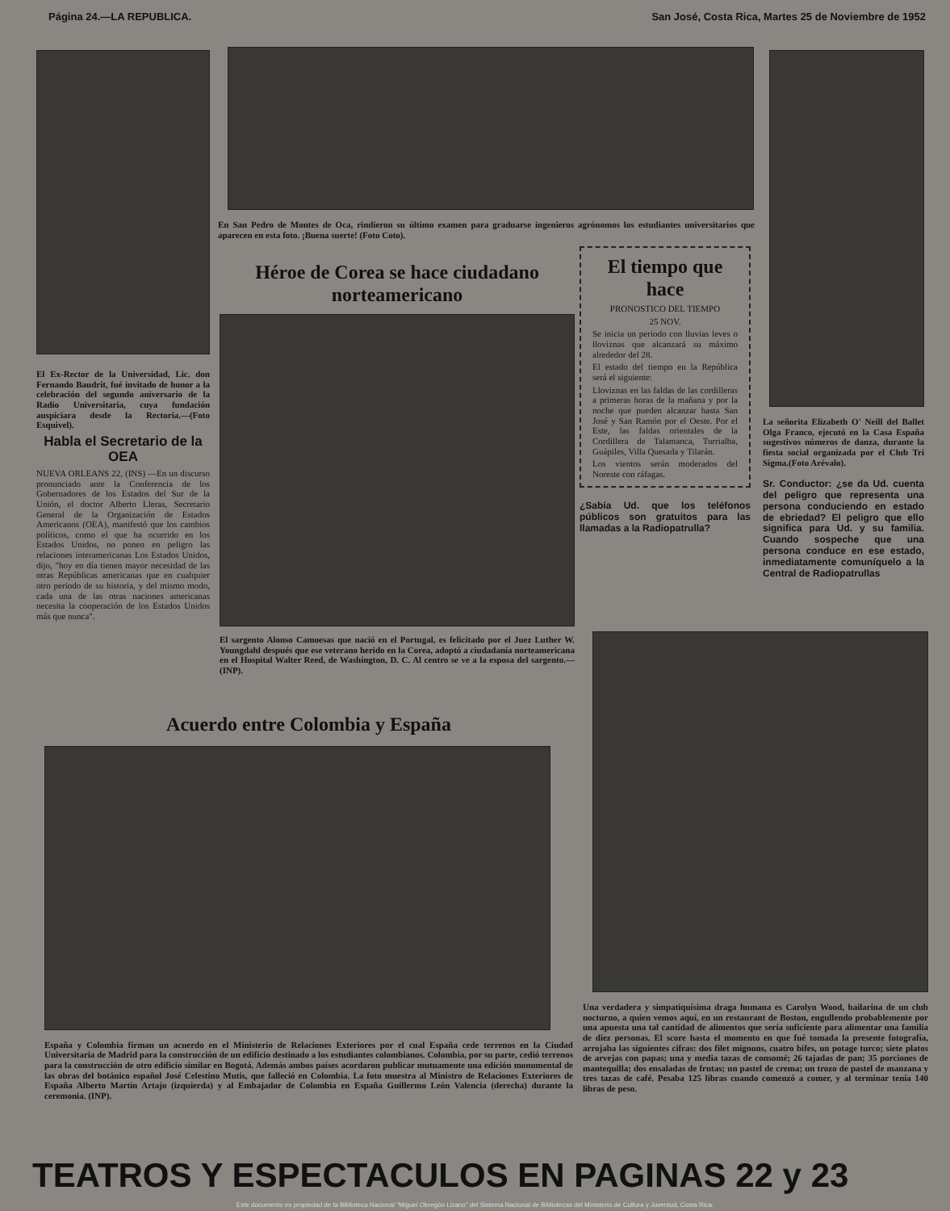Página 24.—LA REPUBLICA. San José, Costa Rica, Martes 25 de Noviembre de 1952
El Ex-Rector de la Universidad, Lic. don Fernando Baudrit, fué invitado de honor a la celebración del segundo aniversario de la Radio Universitaria, cuya fundación auspiciara desde la Rectoría.—(Foto Esquivel).
Habla el Secretario de la OEA
NUEVA ORLEANS 22, (INS) —En un discurso pronunciado ante la Conferencia de los Gobernadores de los Estados del Sur de la Unión, el doctor Alberto Lleras, Secretario General de la Organización de Estados Americanos (OEA), manifestó que los cambios políticos, como el que ha ocurrido en los Estados Unidos, no ponen en peligro las relaciones interamericanas Los Estados Unidos, dijo, "hoy en día tienen mayor necesidad de las otras Repúblicas americanas que en cualquier otro periodo de su historia, y del mismo modo, cada una de las otras naciones americanas necesita la cooperación de los Estados Unidos más que nunca".
En San Pedro de Montes de Oca, rindieron su último examen para graduarse ingenieros agrónomos los estudiantes universitarios que aparecen en esta foto. ¡Buena suerte! (Foto Coto).
Héroe de Corea se hace ciudadano norteamericano
El sargento Alonso Camoesas que nació en el Portugal, es felicitado por el Juez Luther W. Youngdahl después que ese veterano herido en la Corea, adoptó a ciudadanía norteamericana en el Hospital Walter Reed, de Washington, D. C. Al centro se ve a la esposa del sargento.—(INP).
El tiempo que hace
PRONOSTICO DEL TIEMPO
25 NOV.
Se inicia un periodo con lluvias leves o lloviznas que alcanzará su máximo alrededor del 28.
El estado del tiempo en la República será el siguiente:
Lloviznas en las faldas de las cordilleras a primeras horas de la mañana y por la noche que pueden alcanzar hasta San José y San Ramón por el Oeste. Por el Este, las faldas orientales de la Cordillera de Talamanca, Turrialba, Guápiles, Villa Quesada y Tilarán.
Los vientos serán moderados del Noreste con ráfagas.
¿Sabía Ud. que los teléfonos públicos son gratuitos para las llamadas a la Radiopatrulla?
La señorita Elizabeth O' Neill del Ballet Olga Franco, ejecutó en la Casa España sugestivos números de danza, durante la fiesta social organizada por el Club Tri Sigma.(Foto Arévalo).
Sr. Conductor: ¿se da Ud. cuenta del peligro que representa una persona conduciendo en estado de ebriedad? El peligro que ello significa para Ud. y su familia. Cuando sospeche que una persona conduce en ese estado, inmediatamente comuníquelo a la Central de Radiopatrullas
Acuerdo entre Colombia y España
España y Colombia firman un acuerdo en el Ministerio de Relaciones Exteriores por el cual España cede terrenos en la Ciudad Universitaria de Madrid para la construcción de un edificio destinado a los estudiantes colombianos. Colombia, por su parte, cedió terrenos para la construcción de otro edificio similar en Bogotá. Además ambos países acordaron publicar mutuamente una edición monumental de las obras del botánico español José Celestino Mutis, que falleció en Colombia. La foto muestra al Ministro de Relaciones Exteriores de España Alberto Martín Artajo (izquierda) y al Embajador de Colombia en España Guillermo León Valencia (derecha) durante la ceremonia. (INP).
Una verdadera y simpatiquísima draga humana es Carolyn Wood, bailarina de un club nocturno, a quien vemos aquí, en un restaurant de Boston, engullendo probablemente por una apuesta una tal cantidad de alimentos que sería suficiente para alimentar una familia de diez personas. El score hasta el momento en que fué tomada la presente fotografía, arrojaba las siguientes cifras: dos filet mignons, cuatro bifes, un potage turco; siete platos de arvejas con papas; una y media tazas de consomé; 26 tajadas de pan; 35 porciones de mantequilla; dos ensaladas de frutas; un pastel de crema; un trozo de pastel de manzana y tres tazas de café. Pesaba 125 libras cuando comenzó a comer, y al terminar tenía 140 libras de peso.
TEATROS Y ESPECTACULOS EN PAGINAS 22 y 23
Este documento es propiedad de la Biblioteca Nacional "Miguel Obregón Lizano" del Sistema Nacional de Bibliotecas del Ministerio de Cultura y Juventud, Costa Rica.